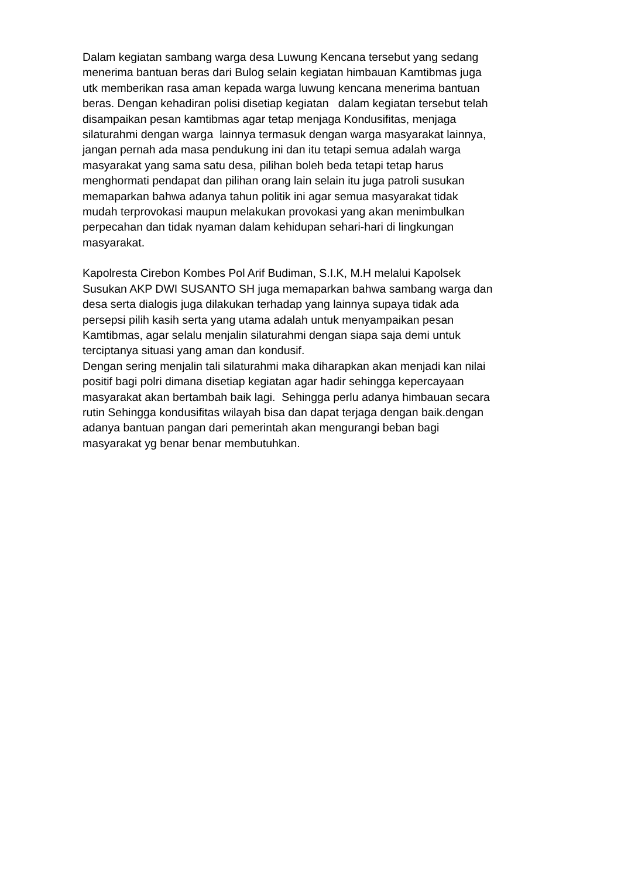Dalam kegiatan sambang warga desa Luwung Kencana tersebut yang sedang
menerima bantuan beras dari Bulog selain kegiatan himbauan Kamtibmas juga
utk memberikan rasa aman kepada warga luwung kencana menerima bantuan
beras. Dengan kehadiran polisi disetiap kegiatan dalam kegiatan tersebut telah
disampaikan pesan kamtibmas agar tetap menjaga Kondusifitas, menjaga
silaturahmi dengan warga lainnya termasuk dengan warga masyarakat lainnya,
jangan pernah ada masa pendukung ini dan itu tetapi semua adalah warga
masyarakat yang sama satu desa, pilihan boleh beda tetapi tetap harus
menghormati pendapat dan pilihan orang lain selain itu juga patroli susukan
memaparkan bahwa adanya tahun politik ini agar semua masyarakat tidak
mudah terprovokasi maupun melakukan provokasi yang akan menimbulkan
perpecahan dan tidak nyaman dalam kehidupan sehari-hari di lingkungan
masyarakat.
Kapolresta Cirebon Kombes Pol Arif Budiman, S.I.K, M.H melalui Kapolsek
Susukan AKP DWI SUSANTO SH juga memaparkan bahwa sambang warga dan
desa serta dialogis juga dilakukan terhadap yang lainnya supaya tidak ada
persepsi pilih kasih serta yang utama adalah untuk menyampaikan pesan
Kamtibmas, agar selalu menjalin silaturahmi dengan siapa saja demi untuk
terciptanya situasi yang aman dan kondusif.
Dengan sering menjalin tali silaturahmi maka diharapkan akan menjadi kan nilai
positif bagi polri dimana disetiap kegiatan agar hadir sehingga kepercayaan
masyarakat akan bertambah baik lagi. Sehingga perlu adanya himbauan secara
rutin Sehingga kondusifitas wilayah bisa dan dapat terjaga dengan baik.dengan
adanya bantuan pangan dari pemerintah akan mengurangi beban bagi
masyarakat yg benar benar membutuhkan.